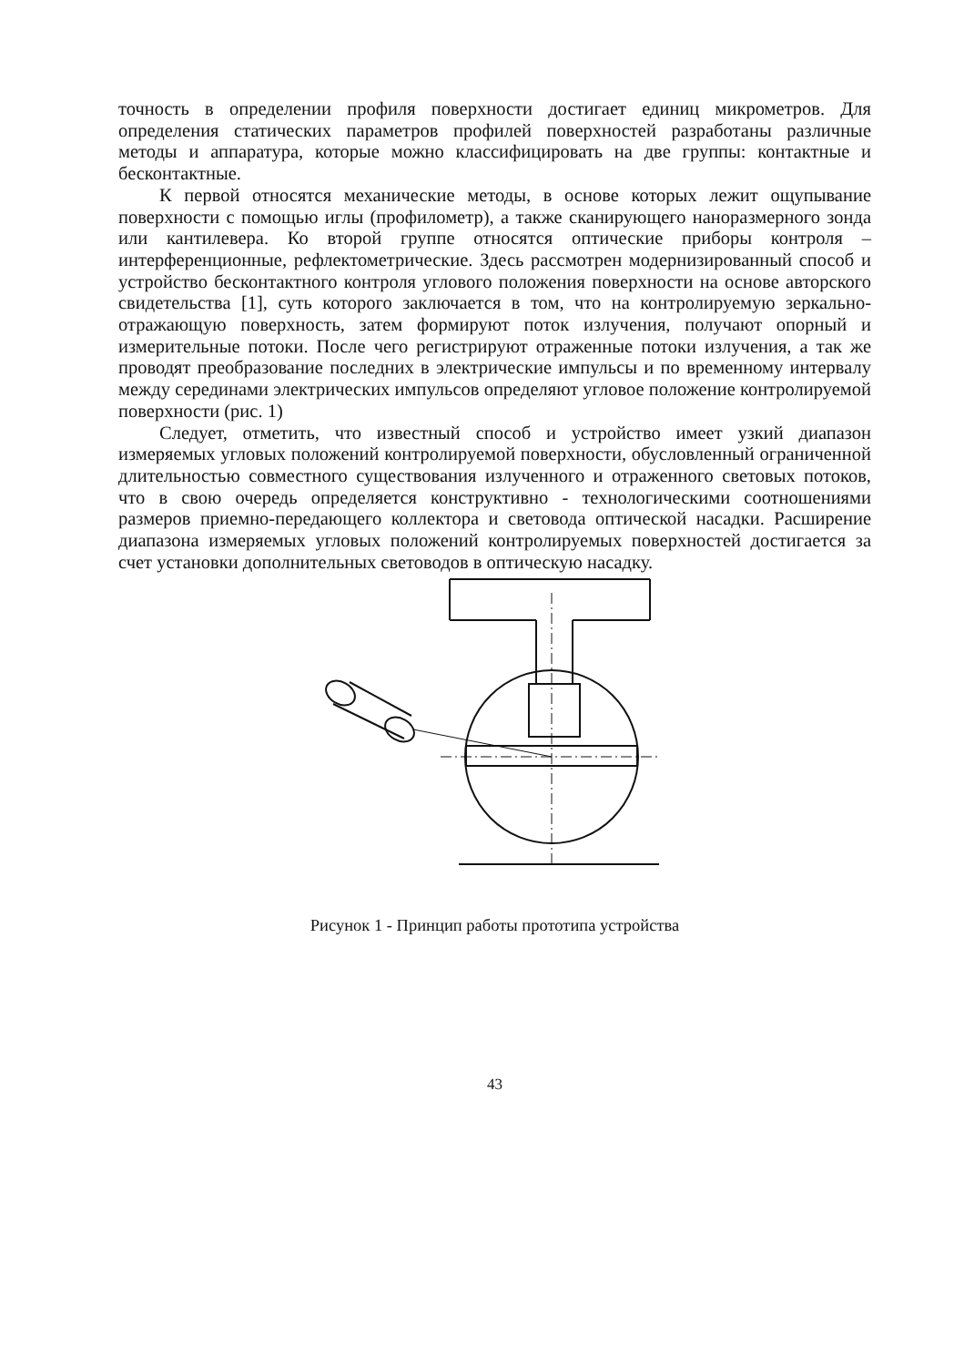точность в определении профиля поверхности достигает единиц микрометров. Для определения статических параметров профилей поверхностей разработаны различные методы и аппаратура, которые можно классифицировать на две группы: контактные и бесконтактные.
К первой относятся механические методы, в основе которых лежит ощупывание поверхности с помощью иглы (профилометр), а также сканирующего наноразмерного зонда или кантилевера. Ко второй группе относятся оптические приборы контроля – интерференционные, рефлектометрические. Здесь рассмотрен модернизированный способ и устройство бесконтактного контроля углового положения поверхности на основе авторского свидетельства [1], суть которого заключается в том, что на контролируемую зеркально-отражающую поверхность, затем формируют поток излучения, получают опорный и измерительные потоки. После чего регистрируют отраженные потоки излучения, а так же проводят преобразование последних в электрические импульсы и по временному интервалу между серединами электрических импульсов определяют угловое положение контролируемой поверхности (рис. 1)
Следует, отметить, что известный способ и устройство имеет узкий диапазон измеряемых угловых положений контролируемой поверхности, обусловленный ограниченной длительностью совместного существования излученного и отраженного световых потоков, что в свою очередь определяется конструктивно - технологическими соотношениями размеров приемно-передающего коллектора и световода оптической насадки. Расширение диапазона измеряемых угловых положений контролируемых поверхностей достигается за счет установки дополнительных световодов в оптическую насадку.
Рисунок 1 - Принцип работы прототипа устройства
43